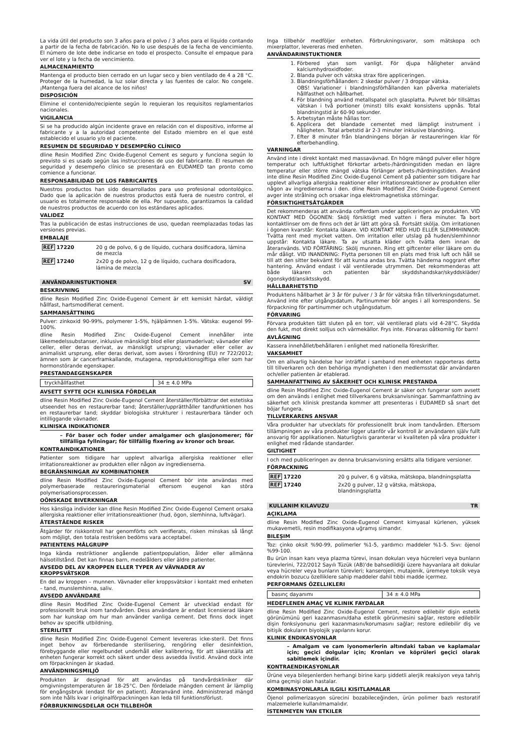La vida útil del producto son 3 años para el polvo / 3 años para el líquido contando a partir de la fecha de fabricación. No lo use después de la fecha de vencimiento. El número de lote debe indicarse en todo el prospecto. Consulte el empaque para ver el lote y la fecha de vencimiento.
ALMACENAMIENTO
Mantenga el producto bien cerrado en un lugar seco y bien ventilado de 4 a 28 °C. Proteger de la humedad, la luz solar directa y las fuentes de calor. No congele. ¡Mantenga fuera del alcance de los niños!
DISPOSICIÓN
Elimine el contenido/recipiente según lo requieran los requisitos reglamentarios nacionales.
VIGILANCIA
Si se ha producido algún incidente grave en relación con el dispositivo, informe al fabricante y a la autoridad competente del Estado miembro en el que esté establecido el usuario y/o el paciente.
RESUMEN DE SEGURIDAD Y DESEMPEÑO CLÍNICO
dline Resin Modified Zinc Oxide-Eugenol Cement es seguro y funciona según lo previsto si es usado según las instrucciones de uso del fabricante. El resumen de seguridad y desempeño clínico se presentará en EUDAMED tan pronto como comience a funcionar.
RESPONSABILIDAD DE LOS FABRICANTES
Nuestros productos han sido desarrollados para uso profesional odontológico. Dado que la aplicación de nuestros productos está fuera de nuestro control, el usuario es totalmente responsable de ella. Por supuesto, garantizamos la calidad de nuestros productos de acuerdo con los estándares aplicados.
VALIDEZ
Tras la publicación de estas instrucciones de uso, quedan reemplazadas todas las versiones previas.
EMBALAJE
| REF 17220 | 20 g de polvo, 6 g de líquido, cuchara dosificadora, lámina de mezcla |
| REF 17240 | 2x20 g de polvo, 12 g de líquido, cuchara dosificadora, lámina de mezcla |
ANVÄNDARINSTUKTIONER SV
BESKRIVNING
dline Resin Modified Zinc Oxide-Eugenol Cement är ett kemiskt härdat, väldigt hållfast, hartsmodifierat cement.
SAMMANSÄTTNING
Pulver: zinkoxid 90-99%, polymerer 1-5%, hjälpämnen 1-5%. Vätska: eugenol 99-100%.
dline Resin Modified Zinc Oxide-Eugenol Cement innehåller inte läkemedelssubstanser, inklusive mänskligt blod eller plasmaderivat; vävnader eller celler, eller deras derivat, av mänskligt ursprung; vävnader eller celler av animaliskt ursprung, eller deras derivat, som avses i förordning (EU) nr 722/2012; ämnen som är cancerframkallande, mutagena, reproduktionsgiftiga eller som har hormonstörande egenskaper.
PRESTANDAEGENSKAPER
| tryckhållfasthet | 34 ± 4.0 MPa |
AVSETT SYFTE OCH KLINISKA FÖRDELAR
dline Resin Modified Zinc Oxide-Eugenol Cement återställer/förbättrar det estetiska utseendet hos en restaurerbar tand; återställer/upprätthåller tandfunktionen hos en restaurerbar tand; skyddar biologiska strukturer i restaurerbara tänder och intilliggande vävnader.
KLINISKA INDIKATIONER
– För baser och foder under amalgamer och glasjonomerer; för tillfälliga fyllningar; för tillfällig fixering av kronor och broar.
KONTRAINDIKATIONER
Patienter som tidigare har upplevt allvarliga allergiska reaktioner eller irritationsreaktioner av produkten eller någon av ingredienserna.
BEGRÄNSNINGAR AV KOMBINATIONER
dline Resin Modified Zinc Oxide-Eugenol Cement bör inte användas med polymerbaserade restaureringsmaterial eftersom eugenol kan störa polymerisationsprocessen.
OÖNSKADE BIVERKNINGAR
Hos känsliga individer kan dline Resin Modified Zinc Oxide-Eugenol Cement orsaka allergiska reaktioner eller irritationsreaktioner (hud, ögon, slemhinna, luftvägar).
ÅTERSTÅENDE RISKER
Åtgärder för riskkontroll har genomförts och verifierats, risken minskas så långt som möjligt, den totala restrisken bedöms vara acceptabel.
PATIENTENS MÅLGRUPP
Inga kända restriktioner angående patientpopulation, ålder eller allmänna hälsotillstånd. Det kan finnas barn, medelålders eller äldre patienter.
AVSEDD DEL AV KROPPEN ELLER TYPER AV VÄVNADER AV KROPPSVÄTSKOR
En del av kroppen – munnen. Vävnader eller kroppsvätskor i kontakt med enheten – tand, munslemhinna, saliv.
AVSEDD ANVÄNDARE
dline Resin Modified Zinc Oxide-Eugenol Cement är utvecklad endast för professionellt bruk inom tandvården. Dess användare är endast licensierad läkare som har kunskap om hur man använder vanliga cement. Det finns dock inget behov av specifik utbildning.
STERILITET
dline Resin Modified Zinc Oxide-Eugenol Cement levereras icke-steril. Det finns inget behov av förberedande sterilisering, rengöring eller desinfektion, förebyggande eller regelbundet underhåll eller kalibrering, för att säkerställa att enheten fungerar korrekt och säkert under dess avsedda livstid. Använd dock inte om förpackningen är skadad.
ANVÄNDNINGSMILJÖ
Produkten är designad för att användas på tandvårdskliniker där omgivningstemperaturen är 18-25°C. Den fördelade mängden cement är lämplig för engångsbruk (endast för en patient). Återanvänd inte. Administrerad mängd som inte hålls kvar i originalförpackningen kan leda till funktionsförlust.
FÖRBRUKNINGSDELAR OCH TILLBEHÖR
Inga tillbehör medföljer enheten. Förbrukningsvaror, som mätskopa och mixerplattor, levereras med enheten.
ANVÄNDARINSTUKTIONER
1. Förbered ytan som vanligt. För djupa håligheter använd kalciumhydroxidfoder.
2. Blanda pulver och vätska strax före appliceringen.
3. Blandningsförhållanden: 2 skedar pulver / 3 droppar vätska.
OBS! Variationer i blandningsförhållanden kan påverka materialets hållfasthet och hållbarhet.
4. För blandning använd metallspatel och glasplatta. Pulvret bör tillsättas vätskan i två portioner (minst) tills exakt konsistens uppnås. Total blandningstid är 60-90 sekunder.
5. Arbetsytan måste hållas torr.
6. Applicera det blandade cementet med lämpligt instrument i håligheten. Total arbetstid är 2-3 minuter inklusive blandning.
7. Efter 8 minuter från blandningens början är restaureringen klar för efterbehandling.
VARNINGAR
Använd inte i direkt kontakt med massavävnad. En högre mängd pulver eller högre temperatur och luftfuktighet förkortar arbets-/härdningstiden medan en lägre temperatur eller större mängd vätska förlänger arbets-/härdningstiden. Använd inte dline Resin Modified Zinc Oxide-Eugenol Cement på patienter som tidigare har upplevt allvarliga allergiska reaktioner eller irritationsreaktioner av produkten eller någon av ingredienserna i den. dline Resin Modified Zinc Oxide-Eugenol Cement avger inte strålning och orsakar inga elektromagnetiska störningar.
FÖRSIKTIGHETSÅTGÄRDER
Det rekommenderas att använda cofferdam under appliceringen av produkten. VID KONTAKT MED ÖGONEN: Skölj försiktigt med vatten i flera minuter. Ta bort kontaktlinser om de finns och det är lätt att göra så. Fortsätt skölja. Om irritationen i ögonen kvarstår: Kontakta läkare. VID KONTAKT MED HUD ELLER SLEMMHINNOR: Tvätta rent med mycket vatten. Om irritation eller utslag på huden/slemhinnor uppstår: Kontakta läkare. Ta av utsatta kläder och tvätta dem innan de återanvänds. VID FÖRTÄRING: Skölj munnen. Ring ett giftcenter eller läkare om du mår dåligt. VID INANDNING: Flytta personen till en plats med frisk luft och håll se till att den sitter bekvämt för att kunna andas bra. Tvätta händerna noggrant efter hantering. Använd endast i väl ventilerade utrymmen. Det rekommenderas att både läkaren och patienten bär skyddshandskar/skyddskläder/ögonskydd/ansiktsskydd.
HÅLLBARHETSTID
Produktens hållbarhet är 3 år för pulver / 3 år för vätska från tillverkningsdatumet. Använd inte efter utgångsdatum. Partinummer bör anges i all korrespondens. Se förpackning för partinummer och utgångsdatum.
FÖRVARING
Förvara produkten tätt sluten på en torr, väl ventilerad plats vid 4-28°C. Skydda den fukt, mot direkt solljus och värmekällor. Frys inte. Förvaras oåtkomlig för barn!
AVLÄGNING
Kassera innehållet/behållaren i enlighet med nationella föreskrifter.
VAKSAMHET
Om en allvarlig händelse har inträffat i samband med enheten rapporteras detta till tillverkaren och den behöriga myndigheten i den medlemsstat där användaren och/eller patienten är etablerad.
SAMMANFATTNING AV SÄKERHET OCH KLINISK PRESTANDA
dline Resin Modified Zinc Oxide-Eugenol Cement är säker och fungerar som avsett om den används i enlighet med tillverkarens bruksanvisningar. Sammanfattning av säkerhet och klinisk prestanda kommer att presenteras i EUDAMED så snart det böjar fungera.
TILLVERKARENS ANSVAR
Våra produkter har utvecklats för professionellt bruk inom tandvården. Eftersom tillämpningen av våra produkter ligger utanför vår kontroll är användaren själv fullt ansvarig för applikationen. Naturligtvis garanterar vi kvaliteten på våra produkter i enlighet med rådande standarder.
GILTIGHET
I och med publiceringen av denna bruksanvisning ersätts alla tidigare versioner.
FÖRPACKNING
| REF 17220 | 20 g pulver, 6 g vätska, mätskopa, blandningsplatta |
| REF 17240 | 2x20 g pulver, 12 g vätska, mätskopa, blandningsplatta |
KULLANIM KILAVUZU TR
AÇIKLAMA
dline Resin Modified Zinc Oxide-Eugenol Cement kimyasal kürlenen, yüksek mukavemetli, resin modifikasyona uğramış simandır.
BILEŞIM
Toz: çinko oksit %90-99, polimerler %1-5, yardımcı maddeler %1-5. Sıvı: öjenol %99-100.
Bu ürün insan kanı veya plazma türevi, insan dokuları veya hücreleri veya bunların türevlerini, 722/2012 Sayılı Tüzük (AB)'de bahsedildiği üzere hayvanlara ait dokular veya hücreler veya bunların türevleri; kanserojen, mutajenik, üremeye toksik veya endokrin bozucu özelliklere sahip maddeler dahil tıbbi madde içermez.
PERFORMANS ÖZELLIKLERI
| basınç dayanımı | 34 ± 4.0 MPa |
HEDEFLENEN AMAÇ VE KLINIK FAYDALAR
dline Resin Modified Zinc Oxide-Eugenol Cement, restore edilebilir dişin estetik görünümünü geri kazanmasını/daha estetik görünmesini sağlar, restore edilebilir dişin fonksiyonunu geri kazanmasını/korumasını sağlar; restore edilebilir diş ve bitişik dokuların biyolojik yapılarını korur.
KLINIK ENDIKASYONLAR
– Amalgam ve cam iyonomerlerin altındaki taban ve kaplamalar için; geçici dolgular için; Kronları ve köprüleri geçici olarak sabitlemek içindir.
KONTRAENDIKASYONLAR
Ürüne veya bileşenlerden herhangi birine karşı şiddetli alerjik reaksiyon veya tahriş olma geçmişi olan hastalar.
KOMBINASYONLARLA ILGILI KISITLAMALAR
Öjenol polimerizasyon sürecini bozabileceğinden, ürün polimer bazlı restoratif malzemelerle kullanılmamalıdır.
İSTENMEYEN YAN ETKILER